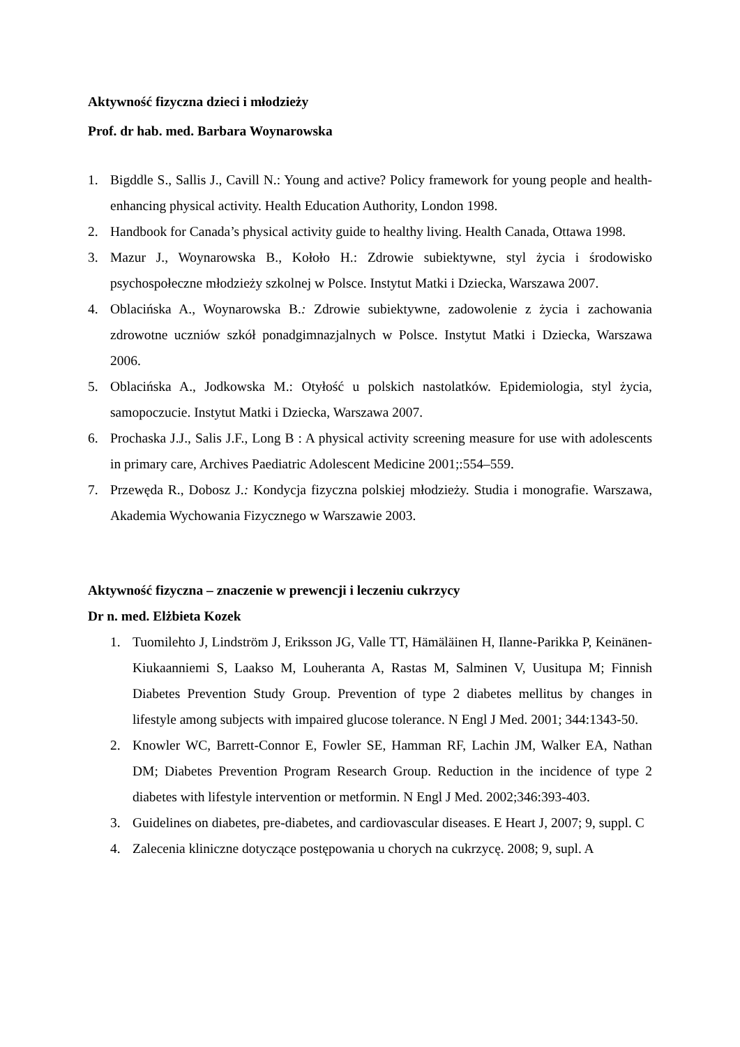Aktywność fizyczna dzieci i młodzieży
Prof. dr hab. med. Barbara Woynarowska
1. Bigddle S., Sallis J., Cavill N.: Young and active? Policy framework for young people and health-enhancing physical activity. Health Education Authority, London 1998.
2. Handbook for Canada’s physical activity guide to healthy living. Health Canada, Ottawa 1998.
3. Mazur J., Woynarowska B., Kołoło H.: Zdrowie subiektywne, styl życia i środowisko psychospołeczne młodzieży szkolnej w Polsce. Instytut Matki i Dziecka, Warszawa 2007.
4. Oblacińska A., Woynarowska B.: Zdrowie subiektywne, zadowolenie z życia i zachowania zdrowotne uczniów szkół ponadgimnazjalnych w Polsce. Instytut Matki i Dziecka, Warszawa 2006.
5. Oblacińska A., Jodkowska M.: Otyłość u polskich nastolatków. Epidemiologia, styl życia, samopoczucie. Instytut Matki i Dziecka, Warszawa 2007.
6. Prochaska J.J., Salis J.F., Long B : A physical activity screening measure for use with adolescents in primary care, Archives Paediatric Adolescent Medicine 2001;:554–559.
7. Przewęda R., Dobosz J.: Kondycja fizyczna polskiej młodzieży. Studia i monografie. Warszawa, Akademia Wychowania Fizycznego w Warszawie 2003.
Aktywność fizyczna – znaczenie w prewencji i leczeniu cukrzycy
Dr n. med. Elżbieta Kozek
1. Tuomilehto J, Lindström J, Eriksson JG, Valle TT, Hämäläinen H, Ilanne-Parikka P, Keinänen-Kiukaanniemi S, Laakso M, Louheranta A, Rastas M, Salminen V, Uusitupa M; Finnish Diabetes Prevention Study Group. Prevention of type 2 diabetes mellitus by changes in lifestyle among subjects with impaired glucose tolerance. N Engl J Med. 2001; 344:1343-50.
2. Knowler WC, Barrett-Connor E, Fowler SE, Hamman RF, Lachin JM, Walker EA, Nathan DM; Diabetes Prevention Program Research Group. Reduction in the incidence of type 2 diabetes with lifestyle intervention or metformin. N Engl J Med. 2002;346:393-403.
3. Guidelines on diabetes, pre-diabetes, and cardiovascular diseases. E Heart J, 2007; 9, suppl. C
4. Zalecenia kliniczne dotyczące postępowania u chorych na cukrzycę. 2008; 9, supl. A